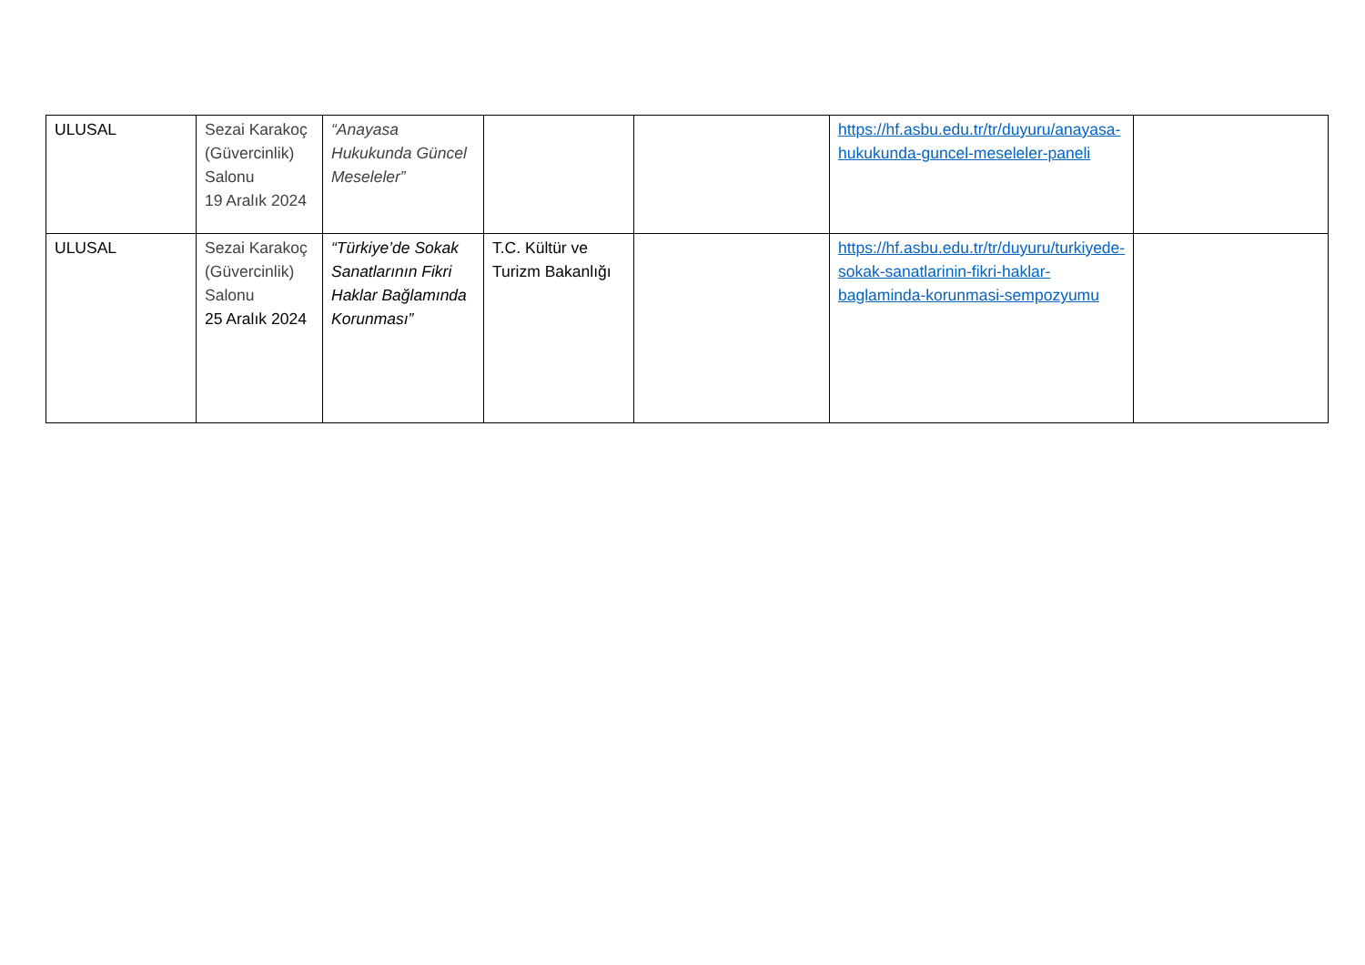| ULUSAL | Sezai Karakoç (Güvercinlik) Salonu 19 Aralık 2024 | “Anayasa Hukukunda Güncel Meseleler” | | | https://hf.asbu.edu.tr/tr/duyuru/anayasa-hukukunda-guncel-meseleler-paneli | |
| ULUSAL | Sezai Karakoç (Güvercinlik) Salonu 25 Aralık 2024 | “Türkiye’de Sokak Sanatlarının Fikri Haklar Bağlamında Korunması” | T.C. Kültür ve Turizm Bakanlığı | | https://hf.asbu.edu.tr/tr/duyuru/turkiyede-sokak-sanatlarinin-fikri-haklar-baglaminda-korunmasi-sempozyumu | |